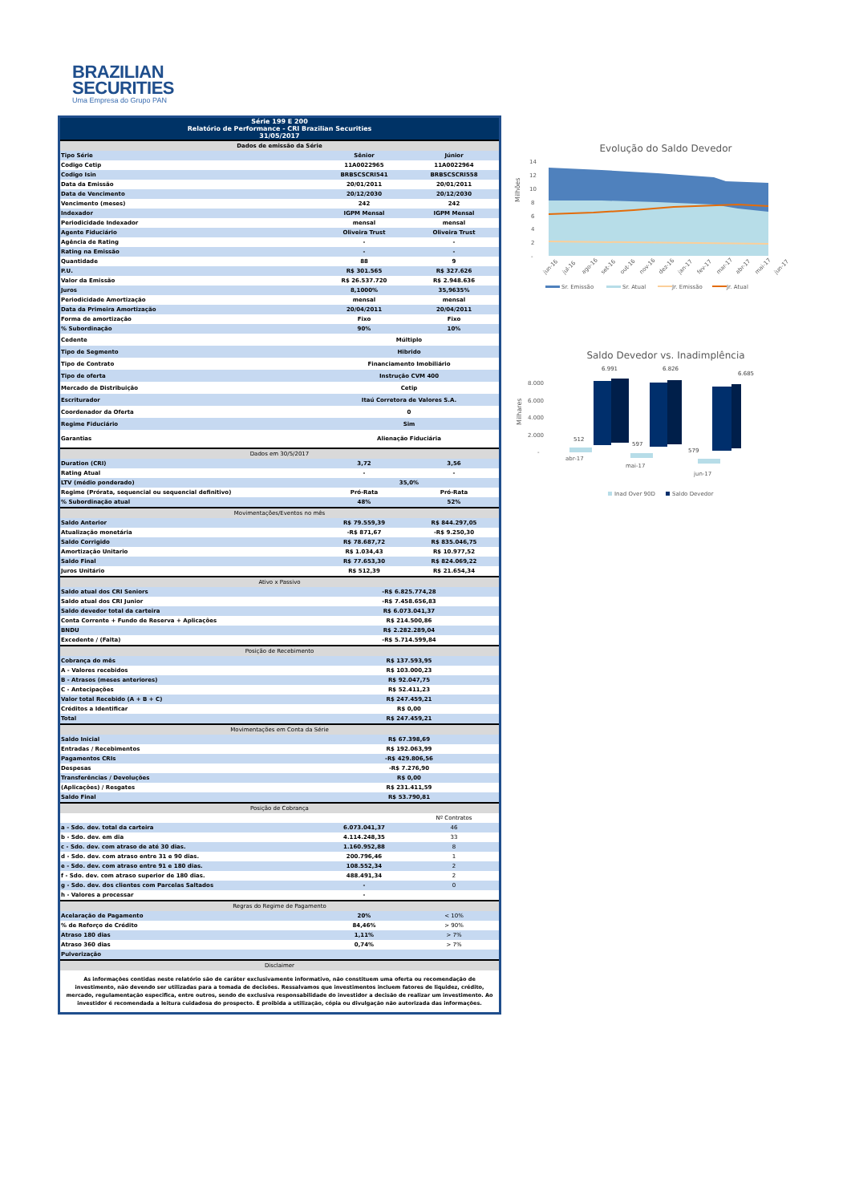BRAZILIAN
SECURITIES
Uma Empresa do Grupo PAN
| Série 199 E 200 Relatório de Performance - CRI Brazilian Securities 31/05/2017 | | |
| --- | --- | --- |
| Dados de emissão da Série | | |
| Tipo Série | Sênior | Júnior |
| Codigo Cetip | 11A0022965 | 11A0022964 |
| Codigo Isin | BRBSCSCRI541 | BRBSCSCRI558 |
| Data da Emissão | 20/01/2011 | 20/01/2011 |
| Data de Vencimento | 20/12/2030 | 20/12/2030 |
| Vencimento (meses) | 242 | 242 |
| Indexador | IGPM Mensal | IGPM Mensal |
| Periodicidade Indexador | mensal | mensal |
| Agente Fiduciário | Oliveira Trust | Oliveira Trust |
| Agência de Rating | - | - |
| Rating na Emissão | - | - |
| Quantidade | 88 | 9 |
| P.U. | R$ 301.565 | R$ 327.626 |
| Valor da Emissão | R$ 26.537.720 | R$ 2.948.636 |
| Juros | 8,1000% | 35,9635% |
| Periodicidade Amortização | mensal | mensal |
| Data da Primeira Amortização | 20/04/2011 | 20/04/2011 |
| Forma de amortização | Fixo | Fixo |
| % Subordinação | 90% | 10% |
| Cedente | Múltiplo | |
| Tipo de Segmento | Hibrido | |
| Tipo de Contrato | Financiamento Imobiliário | |
| Tipo de oferta | Instrução CVM 400 | |
| Mercado de Distribuição | Cetip | |
| Escriturador | Itaú Corretora de Valores S.A. | |
| Coordenador da Oferta | 0 | |
| Regime Fiduciário | Sim | |
| Garantias | Alienação Fiduciária | |
| Dados em 30/5/2017 | | |
| Duration (CRI) | 3,72 | 3,56 |
| Rating Atual | - | - |
| LTV (médio ponderado) | 35,0% | |
| Regime (Prórata, sequencial ou sequencial definitivo) | Pró-Rata | Pró-Rata |
| % Subordinação atual | 48% | 52% |
| Movimentações/Eventos no mês | | |
| Saldo Anterior | R$ 79.559,39 | R$ 844.297,05 |
| Atualização monetária | -R$ 871,67 | -R$ 9.250,30 |
| Saldo Corrigido | R$ 78.687,72 | R$ 835.046,75 |
| Amortização Unitario | R$ 1.034,43 | R$ 10.977,52 |
| Saldo Final | R$ 77.653,30 | R$ 824.069,22 |
| Juros Unitário | R$ 512,39 | R$ 21.654,34 |
| Ativo x Passivo | | |
| Saldo atual dos CRI Seniors | -R$ 6.825.774,28 | |
| Saldo atual dos CRI Junior | -R$ 7.458.656,83 | |
| Saldo devedor total da carteira | R$ 6.073.041,37 | |
| Conta Corrente + Fundo de Reserva + Aplicações | R$ 214.500,86 | |
| BNDU | R$ 2.282.289,04 | |
| Excedente / (Falta) | -R$ 5.714.599,84 | |
| Posição de Recebimento | | |
| Cobrança do mês | R$ 137.593,95 | |
| A - Valores recebidos | R$ 103.000,23 | |
| B - Atrasos (meses anteriores) | R$ 92.047,75 | |
| C - Antecipações | R$ 52.411,23 | |
| Valor total Recebido (A + B + C) | R$ 247.459,21 | |
| Créditos a Identificar | R$ 0,00 | |
| Total | R$ 247.459,21 | |
| Movimentações em Conta da Série | | |
| Saldo Inicial | R$ 67.398,69 | |
| Entradas / Recebimentos | R$ 192.063,99 | |
| Pagamentos CRIs | -R$ 429.806,56 | |
| Despesas | -R$ 7.276,90 | |
| Transferências / Devoluções | R$ 0,00 | |
| (Aplicações) / Resgates | R$ 231.411,59 | |
| Saldo Final | R$ 53.790,81 | |
| Posição de Cobrança | | |
| | | Nº Contratos |
| a - Sdo. dev. total da carteira | 6.073.041,37 | 46 |
| b - Sdo. dev. em dia | 4.114.248,35 | 33 |
| c - Sdo. dev. com atraso de até 30 dias. | 1.160.952,88 | 8 |
| d - Sdo. dev. com atraso entre 31 e 90 dias. | 200.796,46 | 1 |
| e - Sdo. dev. com atraso entre 91 e 180 dias. | 108.552,34 | 2 |
| f - Sdo. dev. com atraso superior de 180 dias. | 488.491,34 | 2 |
| g - Sdo. dev. dos clientes com Parcelas Saltados | - | 0 |
| h - Valores a processar | - | |
| Regras do Regime de Pagamento | | |
| Acelaração de Pagamento | 20% | < 10% |
| % de Reforço de Crédito | 84,46% | > 90% |
| Atraso 180 dias | 1,11% | > 7% |
| Atraso 360 dias | 0,74% | > 7% |
| Pulverização | | |
| Disclaimer | | |
| As informações contidas neste relatório são de caráter exclusivamente informativo, não constituem uma oferta ou recomendação de investimento, não devendo ser utilizadas para a tomada de decisões. Ressalvamos que investimentos incluem fatores de liquidez, crédito, mercado, regulamentação especifica, entre outros, sendo de exclusiva responsabilidade do investidor a decisão de realizar um investimento. Ao investidor é recomendada a leitura cuidadosa do prospecto. É proibida a utilização, cópia ou divulgação não autorizada das informações. | | |
Evolução do Saldo Devedor
Milhões
14
12
10
8
6
4
2
-
jun-16
jul-16
ago-16
set-16
out-16
nov-16
dez-16
jan-17
fev-17
mar-17
abr-17
mai-17
jun-17
Sr. Emissão
Sr. Atual
Jr. Emissão
Jr. Atual
Saldo Devedor vs. Inadimplência
Milhares
8.000
6.000
4.000
2.000
-
6.991
6.826
6.685
512
597
579
abr-17
mai-17
jun-17
Inad Over 90D
Saldo Devedor